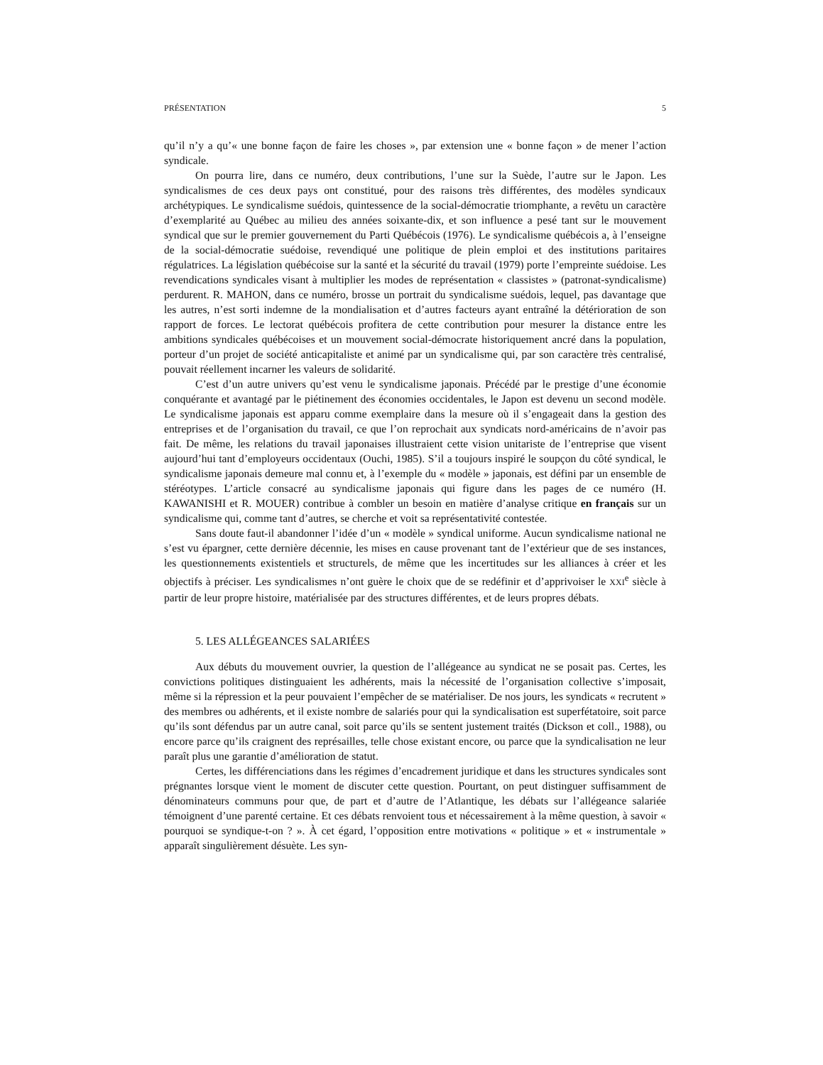PRÉSENTATION 5
qu’il n’y a qu’« une bonne façon de faire les choses », par extension une « bonne façon » de mener l’action syndicale.
On pourra lire, dans ce numéro, deux contributions, l’une sur la Suède, l’autre sur le Japon. Les syndicalismes de ces deux pays ont constitué, pour des raisons très différentes, des modèles syndicaux archétypiques. Le syndicalisme suédois, quintessence de la social-démocratie triomphante, a revêtu un caractère d’exemplarité au Québec au milieu des années soixante-dix, et son influence a pesé tant sur le mouvement syndical que sur le premier gouvernement du Parti Québécois (1976). Le syndicalisme québécois a, à l’enseigne de la social-démocratie suédoise, revendiqué une politique de plein emploi et des institutions paritaires régulatrices. La législation québécoise sur la santé et la sécurité du travail (1979) porte l’empreinte suédoise. Les revendications syndicales visant à multiplier les modes de représentation « classistes » (patronat-syndicalisme) perdurent. R. MAHON, dans ce numéro, brosse un portrait du syndicalisme suédois, lequel, pas davantage que les autres, n’est sorti indemne de la mondialisation et d’autres facteurs ayant entraîné la détérioration de son rapport de forces. Le lectorat québécois profitera de cette contribution pour mesurer la distance entre les ambitions syndicales québécoises et un mouvement social-démocrate historiquement ancré dans la population, porteur d’un projet de société anticapitaliste et animé par un syndicalisme qui, par son caractère très centralisé, pouvait réellement incarner les valeurs de solidarité.
C’est d’un autre univers qu’est venu le syndicalisme japonais. Précédé par le prestige d’une économie conquérante et avantagé par le piétinement des économies occidentales, le Japon est devenu un second modèle. Le syndicalisme japonais est apparu comme exemplaire dans la mesure où il s’engageait dans la gestion des entreprises et de l’organisation du travail, ce que l’on reprochait aux syndicats nord-américains de n’avoir pas fait. De même, les relations du travail japonaises illustraient cette vision unitariste de l’entreprise que visent aujourd’hui tant d’employeurs occidentaux (Ouchi, 1985). S’il a toujours inspiré le soupçon du côté syndical, le syndicalisme japonais demeure mal connu et, à l’exemple du « modèle » japonais, est défini par un ensemble de stéréotypes. L’article consacré au syndicalisme japonais qui figure dans les pages de ce numéro (H. KAWANISHI et R. MOUER) contribue à combler un besoin en matière d’analyse critique en français sur un syndicalisme qui, comme tant d’autres, se cherche et voit sa représentativité contestée.
Sans doute faut-il abandonner l’idée d’un « modèle » syndical uniforme. Aucun syndicalisme national ne s’est vu épargner, cette dernière décennie, les mises en cause provenant tant de l’extérieur que de ses instances, les questionnements existentiels et structurels, de même que les incertitudes sur les alliances à créer et les objectifs à préciser. Les syndicalismes n’ont guère le choix que de se redéfinir et d’apprivoiser le XXI<sup>e</sup> siècle à partir de leur propre histoire, matérialisée par des structures différentes, et de leurs propres débats.
5. LES ALLÉGEANCES SALARIÉES
Aux débuts du mouvement ouvrier, la question de l’allégeance au syndicat ne se posait pas. Certes, les convictions politiques distinguaient les adhérents, mais la nécessité de l’organisation collective s’imposait, même si la répression et la peur pouvaient l’empêcher de se matérialiser. De nos jours, les syndicats « recrutent » des membres ou adhérents, et il existe nombre de salariés pour qui la syndicalisation est superfétatoire, soit parce qu’ils sont défendus par un autre canal, soit parce qu’ils se sentent justement traités (Dickson et coll., 1988), ou encore parce qu’ils craignent des représailles, telle chose existant encore, ou parce que la syndicalisation ne leur paraît plus une garantie d’amélioration de statut.
Certes, les différenciations dans les régimes d’encadrement juridique et dans les structures syndicales sont prégnantes lorsque vient le moment de discuter cette question. Pourtant, on peut distinguer suffisamment de dénominateurs communs pour que, de part et d’autre de l’Atlantique, les débats sur l’allégeance salariée témoignent d’une parenté certaine. Et ces débats renvoient tous et nécessairement à la même question, à savoir « pourquoi se syndique-t-on ? ». À cet égard, l’opposition entre motivations « politique » et « instrumentale » apparaît singulièrement désuète. Les syn-